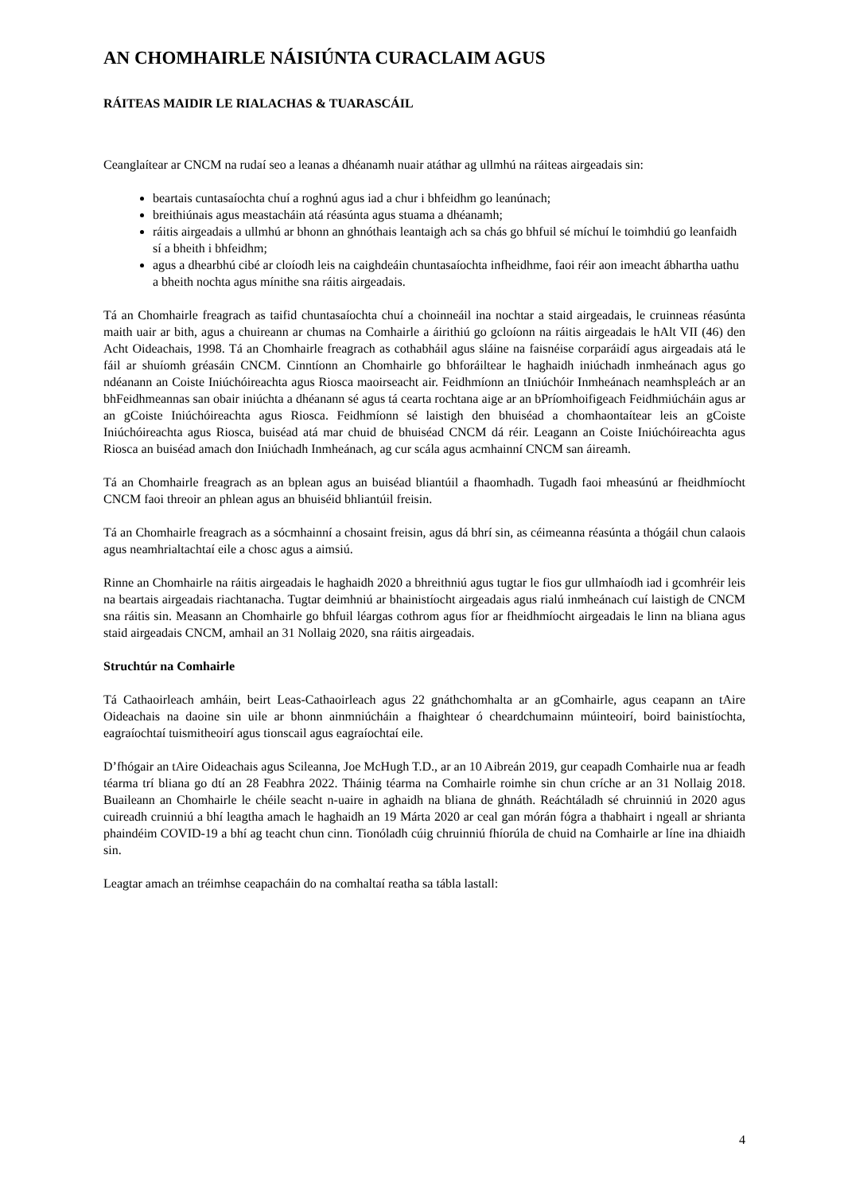AN CHOMHAIRLE NÁISIÚNTA CURACLAIM AGUS
RÁITEAS MAIDIR LE RIALACHAS & TUARASCÁIL
Ceanglaítear ar CNCM na rudaí seo a leanas a dhéanamh nuair atáthar ag ullmhú na ráiteas airgeadais sin:
beartais cuntasaíochta chuí a roghnú agus iad a chur i bhfeidhm go leanúnach;
breithiúnais agus meastacháin atá réasúnta agus stuama a dhéanamh;
ráitis airgeadais a ullmhú ar bhonn an ghnóthais leantaigh ach sa chás go bhfuil sé míchuí le toimhdiú go leanfaidh sí a bheith i bhfeidhm;
agus a dhearbhú cibé ar cloíodh leis na caighdeáin chuntasaíochta infheidhme, faoi réir aon imeacht ábhartha uathu a bheith nochta agus mínithe sna ráitis airgeadais.
Tá an Chomhairle freagrach as taifid chuntasaíochta chuí a choinneáil ina nochtar a staid airgeadais, le cruinneas réasúnta maith uair ar bith, agus a chuireann ar chumas na Comhairle a áirithiú go gcloíonn na ráitis airgeadais le hAlt VII (46) den Acht Oideachais, 1998. Tá an Chomhairle freagrach as cothabháil agus sláine na faisnéise corparáidí agus airgeadais atá le fáil ar shuíomh gréasáin CNCM. Cinntíonn an Chomhairle go bhforáiltear le haghaidh iniúchadh inmheánach agus go ndéanann an Coiste Iniúchóireachta agus Riosca maoirseacht air. Feidhmíonn an tIniúchóir Inmheánach neamhspleách ar an bhFeidhmeannas san obair iniúchta a dhéanann sé agus tá cearta rochtana aige ar an bPríomhoifigeach Feidhmiúcháin agus ar an gCoiste Iniúchóireachta agus Riosca. Feidhmíonn sé laistigh den bhuiséad a chomhaontaítear leis an gCoiste Iniúchóireachta agus Riosca, buiséad atá mar chuid de bhuiséad CNCM dá réir. Leagann an Coiste Iniúchóireachta agus Riosca an buiséad amach don Iniúchadh Inmheánach, ag cur scála agus acmhainní CNCM san áireamh.
Tá an Chomhairle freagrach as an bplean agus an buiséad bliantúil a fhaomhadh. Tugadh faoi mheasúnú ar fheidhmíocht CNCM faoi threoir an phlean agus an bhuiséid bhliantúil freisin.
Tá an Chomhairle freagrach as a sócmhainní a chosaint freisin, agus dá bhrí sin, as céimeanna réasúnta a thógáil chun calaois agus neamhrialtachtaí eile a chosc agus a aimsiú.
Rinne an Chomhairle na ráitis airgeadais le haghaidh 2020 a bhreithniú agus tugtar le fios gur ullmhaíodh iad i gcomhréir leis na beartais airgeadais riachtanacha. Tugtar deimhniú ar bhainistíocht airgeadais agus rialú inmheánach cuí laistigh de CNCM sna ráitis sin. Measann an Chomhairle go bhfuil léargas cothrom agus fíor ar fheidhmíocht airgeadais le linn na bliana agus staid airgeadais CNCM, amhail an 31 Nollaig 2020, sna ráitis airgeadais.
Struchtúr na Comhairle
Tá Cathaoirleach amháin, beirt Leas-Cathaoirleach agus 22 gnáthchomhalta ar an gComhairle, agus ceapann an tAire Oideachais na daoine sin uile ar bhonn ainmniúcháin a fhaightear ó cheardchumainn múinteoirí, boird bainistíochta, eagraíochtaí tuismitheoirí agus tionscail agus eagraíochtaí eile.
D’fhógair an tAire Oideachais agus Scileanna, Joe McHugh T.D., ar an 10 Aibreán 2019, gur ceapadh Comhairle nua ar feadh téarma trí bliana go dtí an 28 Feabhra 2022. Tháinig téarma na Comhairle roimhe sin chun críche ar an 31 Nollaig 2018. Buaileann an Chomhairle le chéile seacht n-uaire in aghaidh na bliana de ghnáth. Reáchtáladh sé chruinniú in 2020 agus cuireadh cruinniú a bhí leagtha amach le haghaidh an 19 Márta 2020 ar ceal gan mórán fógra a thabhairt i ngeall ar shrianta phaindéim COVID-19 a bhí ag teacht chun cinn. Tionóladh cúig chruinniú fhíorúla de chuid na Comhairle ar líne ina dhiaidh sin.
Leagtar amach an tréimhse ceapacháin do na comhaltaí reatha sa tábla lastall:
4